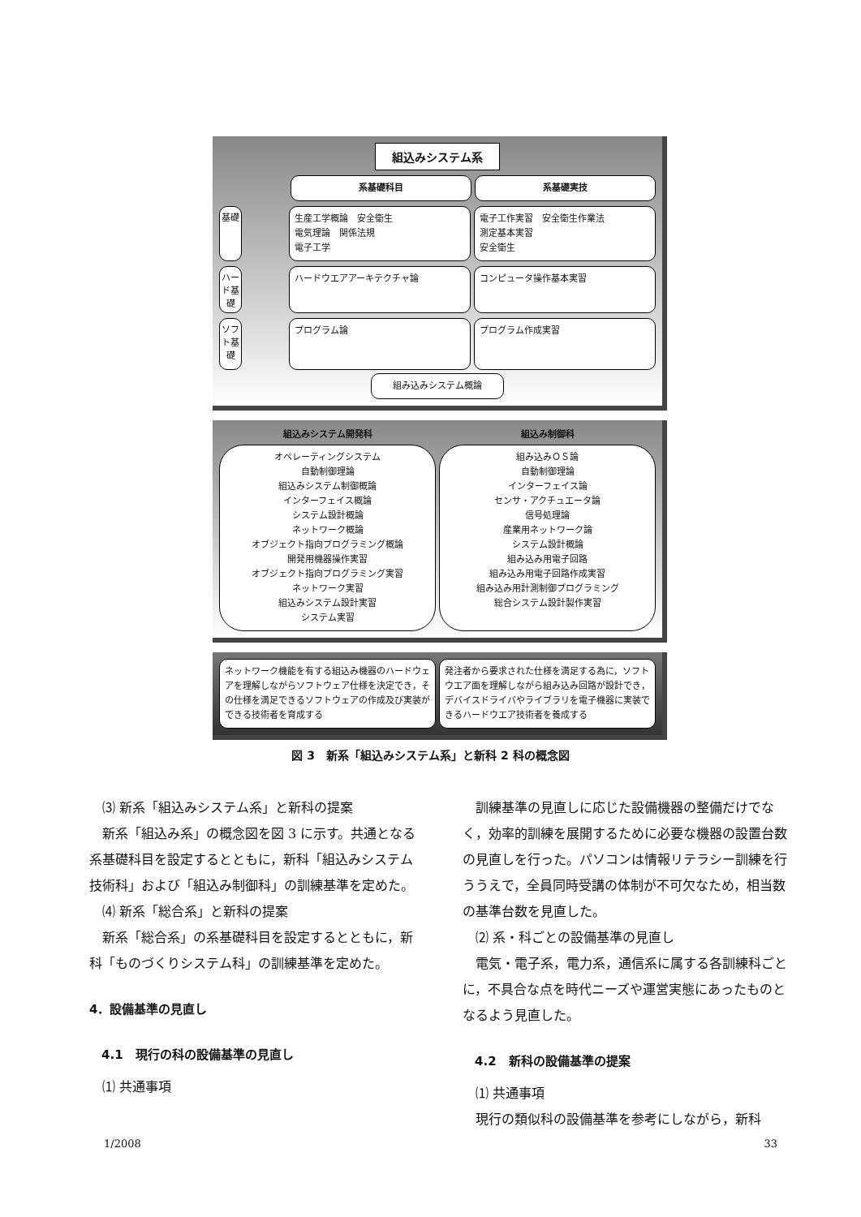組込みシステム系
系基礎科目 系基礎実技
基礎
生産工学概論　安全衛生
電気理論　関係法規
電子工学
電子工作実習　安全衛生作業法
測定基本実習
安全衛生
ハード基礎
ハードウエアアーキテクチャ論 コンピュータ操作基本実習
ソフト基礎
プログラム論
プログラム作成実習
組み込みシステム概論
組込みシステム開発科 組込み制御科
オペレーティングシステム
自動制御理論
組込みシステム制御概論
インターフェイス概論
システム設計概論
ネットワーク概論
オブジェクト指向プログラミング概論
開発用機器操作実習
オブジェクト指向プログラミング実習
ネットワーク実習
組込みシステム設計実習
システム実習
組み込みＯＳ論
自動制御理論
インターフェイス論
センサ・アクチュエータ論
信号処理論
産業用ネットワーク論
システム設計概論
組み込み用電子回路
組み込み用電子回路作成実習
組み込み用計測制御プログラミング
総合システム設計製作実習
ネットワーク機能を有する組込み機器のハードウェアを理解しながらソフトウェア仕様を決定でき，その仕様を満足できるソフトウェアの作成及び実装ができる技術者を育成する
発注者から要求された仕様を満足する為に，ソフトウエア面を理解しながら組み込み回路が設計でき，デバイスドライバやライブラリを電子機器に実装できるハードウエア技術者を養成する
図 3　新系「組込みシステム系」と新科 2 科の概念図
⑶ 新系「組込みシステム系」と新科の提案
新系「組込み系」の概念図を図 3 に示す。共通となる系基礎科目を設定するとともに，新科「組込みシステム技術科」および「組込み制御科」の訓練基準を定めた。
⑷ 新系「総合系」と新科の提案
新系「総合系」の系基礎科目を設定するとともに，新科「ものづくりシステム科」の訓練基準を定めた。
4．設備基準の見直し
　4.1　現行の科の設備基準の見直し
⑴ 共通事項
訓練基準の見直しに応じた設備機器の整備だけでなく，効率的訓練を展開するために必要な機器の設置台数の見直しを行った。パソコンは情報リテラシー訓練を行ううえで，全員同時受講の体制が不可欠なため，相当数の基準台数を見直した。
⑵ 系・科ごとの設備基準の見直し
電気・電子系，電力系，通信系に属する各訓練科ごとに，不具合な点を時代ニーズや運営実態にあったものとなるよう見直した。
　4.2　新科の設備基準の提案
⑴ 共通事項
現行の類似科の設備基準を参考にしながら，新科
1/2008 33